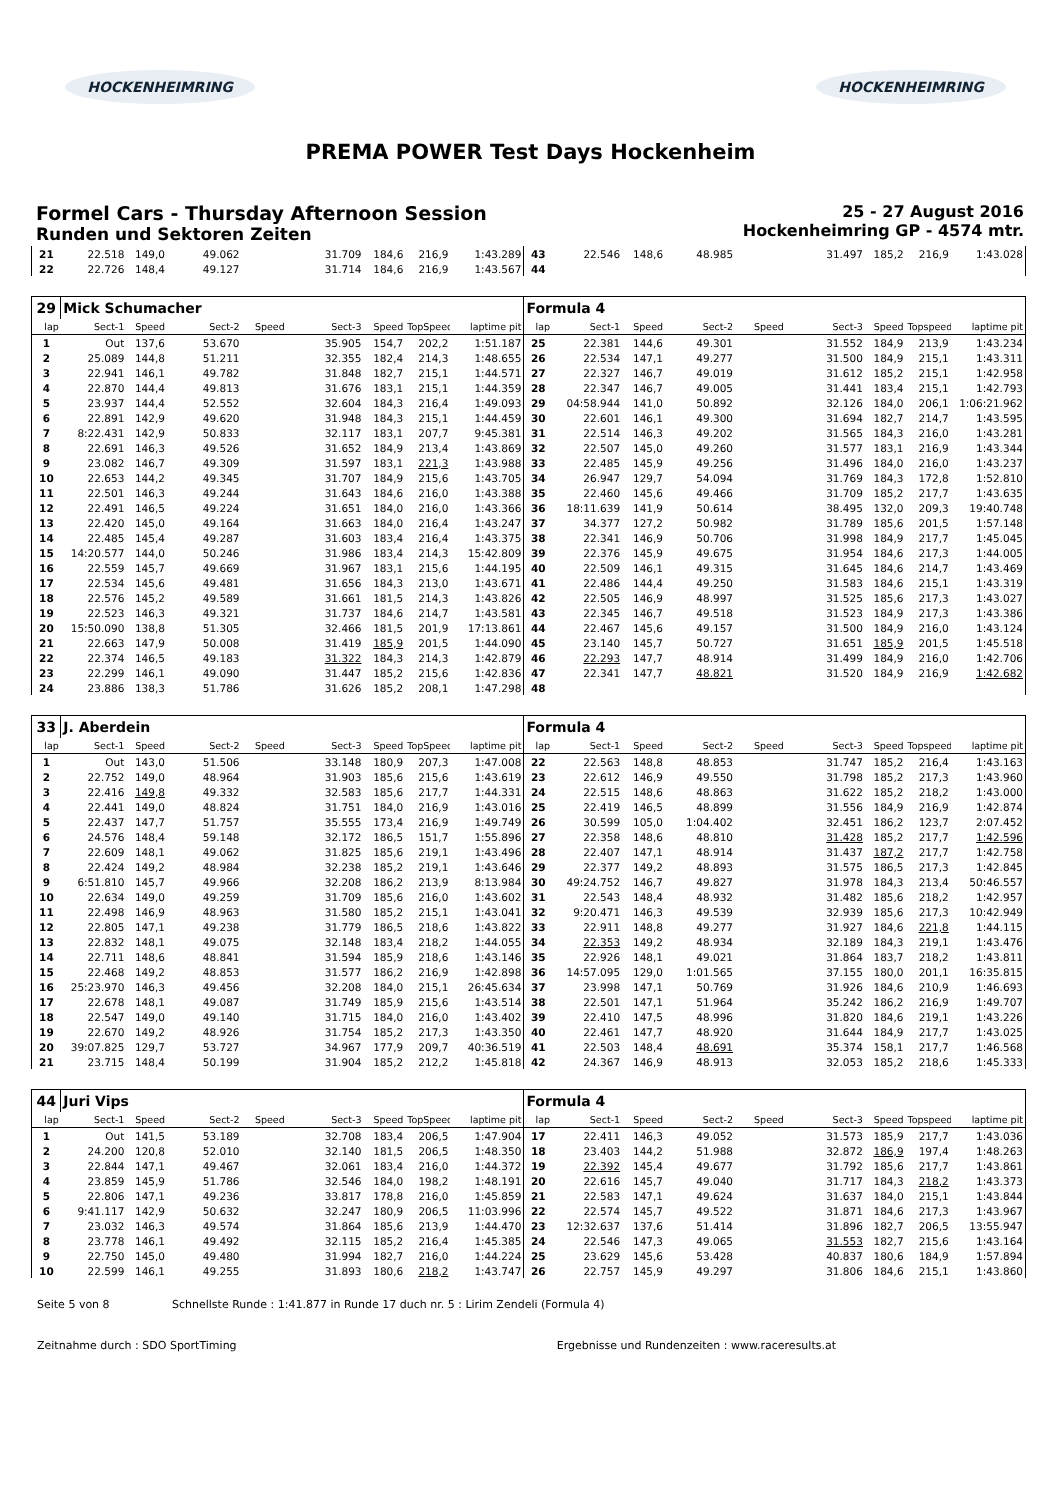HOCKENHEIMRING HOCKENHEIMRING
PREMA POWER Test Days Hockenheim
Formel Cars - Thursday Afternoon Session
Runden und Sektoren Zeiten
25 - 27 August 2016
Hockenheimring GP - 4574 mtr.
| 21 | 22.518 | 149,0 | 49.062 | | 31.709 | 184,6 | 216,9 | 1:43.289 | 43 | 22.546 | 148,6 | 48.985 | | 31.497 | 185,2 | 216,9 | 1:43.028 |
| 22 | 22.726 | 148,4 | 49.127 | | 31.714 | 184,6 | 216,9 | 1:43.567 | 44 | | | | | | | | |
| 29 | Mick Schumacher | | | | | | | | Formula 4 | | | | | | | | |
| lap | Sect-1 | Speed | Sect-2 | Speed | Sect-3 | Speed | TopSpeed | laptime pit | lap | Sect-1 | Speed | Sect-2 | Speed | Sect-3 | Speed | Topspeed | laptime pit |
| 1 | Out | 137,6 | 53.670 | | 35.905 | 154,7 | 202,2 | 1:51.187 | 25 | 22.381 | 144,6 | 49.301 | | 31.552 | 184,9 | 213,9 | 1:43.234 |
| 2 | 25.089 | 144,8 | 51.211 | | 32.355 | 182,4 | 214,3 | 1:48.655 | 26 | 22.534 | 147,1 | 49.277 | | 31.500 | 184,9 | 215,1 | 1:43.311 |
| 3 | 22.941 | 146,1 | 49.782 | | 31.848 | 182,7 | 215,1 | 1:44.571 | 27 | 22.327 | 146,7 | 49.019 | | 31.612 | 185,2 | 215,1 | 1:42.958 |
| 4 | 22.870 | 144,4 | 49.813 | | 31.676 | 183,1 | 215,1 | 1:44.359 | 28 | 22.347 | 146,7 | 49.005 | | 31.441 | 183,4 | 215,1 | 1:42.793 |
| 5 | 23.937 | 144,4 | 52.552 | | 32.604 | 184,3 | 216,4 | 1:49.093 | 29 | 04:58.944 | 141,0 | 50.892 | | 32.126 | 184,0 | 206,1 | 1:06:21.962 |
| 6 | 22.891 | 142,9 | 49.620 | | 31.948 | 184,3 | 215,1 | 1:44.459 | 30 | 22.601 | 146,1 | 49.300 | | 31.694 | 182,7 | 214,7 | 1:43.595 |
| 7 | 8:22.431 | 142,9 | 50.833 | | 32.117 | 183,1 | 207,7 | 9:45.381 | 31 | 22.514 | 146,3 | 49.202 | | 31.565 | 184,3 | 216,0 | 1:43.281 |
| 8 | 22.691 | 146,3 | 49.526 | | 31.652 | 184,9 | 213,4 | 1:43.869 | 32 | 22.507 | 145,0 | 49.260 | | 31.577 | 183,1 | 216,9 | 1:43.344 |
| 9 | 23.082 | 146,7 | 49.309 | | 31.597 | 183,1 | 221,3 | 1:43.988 | 33 | 22.485 | 145,9 | 49.256 | | 31.496 | 184,0 | 216,0 | 1:43.237 |
| 10 | 22.653 | 144,2 | 49.345 | | 31.707 | 184,9 | 215,6 | 1:43.705 | 34 | 26.947 | 129,7 | 54.094 | | 31.769 | 184,3 | 172,8 | 1:52.810 |
| 11 | 22.501 | 146,3 | 49.244 | | 31.643 | 184,6 | 216,0 | 1:43.388 | 35 | 22.460 | 145,6 | 49.466 | | 31.709 | 185,2 | 217,7 | 1:43.635 |
| 12 | 22.491 | 146,5 | 49.224 | | 31.651 | 184,0 | 216,0 | 1:43.366 | 36 | 18:11.639 | 141,9 | 50.614 | | 38.495 | 132,0 | 209,3 | 19:40.748 |
| 13 | 22.420 | 145,0 | 49.164 | | 31.663 | 184,0 | 216,4 | 1:43.247 | 37 | 34.377 | 127,2 | 50.982 | | 31.789 | 185,6 | 201,5 | 1:57.148 |
| 14 | 22.485 | 145,4 | 49.287 | | 31.603 | 183,4 | 216,4 | 1:43.375 | 38 | 22.341 | 146,9 | 50.706 | | 31.998 | 184,9 | 217,7 | 1:45.045 |
| 15 | 14:20.577 | 144,0 | 50.246 | | 31.986 | 183,4 | 214,3 | 15:42.809 | 39 | 22.376 | 145,9 | 49.675 | | 31.954 | 184,6 | 217,3 | 1:44.005 |
| 16 | 22.559 | 145,7 | 49.669 | | 31.967 | 183,1 | 215,6 | 1:44.195 | 40 | 22.509 | 146,1 | 49.315 | | 31.645 | 184,6 | 214,7 | 1:43.469 |
| 17 | 22.534 | 145,6 | 49.481 | | 31.656 | 184,3 | 213,0 | 1:43.671 | 41 | 22.486 | 144,4 | 49.250 | | 31.583 | 184,6 | 215,1 | 1:43.319 |
| 18 | 22.576 | 145,2 | 49.589 | | 31.661 | 181,5 | 214,3 | 1:43.826 | 42 | 22.505 | 146,9 | 48.997 | | 31.525 | 185,6 | 217,3 | 1:43.027 |
| 19 | 22.523 | 146,3 | 49.321 | | 31.737 | 184,6 | 214,7 | 1:43.581 | 43 | 22.345 | 146,7 | 49.518 | | 31.523 | 184,9 | 217,3 | 1:43.386 |
| 20 | 15:50.090 | 138,8 | 51.305 | | 32.466 | 181,5 | 201,9 | 17:13.861 | 44 | 22.467 | 145,6 | 49.157 | | 31.500 | 184,9 | 216,0 | 1:43.124 |
| 21 | 22.663 | 147,9 | 50.008 | | 31.419 | 185,9 | 201,5 | 1:44.090 | 45 | 23.140 | 145,7 | 50.727 | | 31.651 | 185,9 | 201,5 | 1:45.518 |
| 22 | 22.374 | 146,5 | 49.183 | | 31.322 | 184,3 | 214,3 | 1:42.879 | 46 | 22.293 | 147,7 | 48.914 | | 31.499 | 184,9 | 216,0 | 1:42.706 |
| 23 | 22.299 | 146,1 | 49.090 | | 31.447 | 185,2 | 215,6 | 1:42.836 | 47 | 22.341 | 147,7 | 48.821 | | 31.520 | 184,9 | 216,9 | 1:42.682 |
| 24 | 23.886 | 138,3 | 51.786 | | 31.626 | 185,2 | 208,1 | 1:47.298 | 48 | | | | | | | | |
| 33 | J. Aberdein | | | | | | | | Formula 4 | | | | | | | | |
| lap | Sect-1 | Speed | Sect-2 | Speed | Sect-3 | Speed | TopSpeed | laptime pit | lap | Sect-1 | Speed | Sect-2 | Speed | Sect-3 | Speed | Topspeed | laptime pit |
| 1 | Out | 143,0 | 51.506 | | 33.148 | 180,9 | 207,3 | 1:47.008 | 22 | 22.563 | 148,8 | 48.853 | | 31.747 | 185,2 | 216,4 | 1:43.163 |
| 2 | 22.752 | 149,0 | 48.964 | | 31.903 | 185,6 | 215,6 | 1:43.619 | 23 | 22.612 | 146,9 | 49.550 | | 31.798 | 185,2 | 217,3 | 1:43.960 |
| 3 | 22.416 | 149,8 | 49.332 | | 32.583 | 185,6 | 217,7 | 1:44.331 | 24 | 22.515 | 148,6 | 48.863 | | 31.622 | 185,2 | 218,2 | 1:43.000 |
| 4 | 22.441 | 149,0 | 48.824 | | 31.751 | 184,0 | 216,9 | 1:43.016 | 25 | 22.419 | 146,5 | 48.899 | | 31.556 | 184,9 | 216,9 | 1:42.874 |
| 5 | 22.437 | 147,7 | 51.757 | | 35.555 | 173,4 | 216,9 | 1:49.749 | 26 | 30.599 | 105,0 | 1:04.402 | | 32.451 | 186,2 | 123,7 | 2:07.452 |
| 6 | 24.576 | 148,4 | 59.148 | | 32.172 | 186,5 | 151,7 | 1:55.896 | 27 | 22.358 | 148,6 | 48.810 | | 31.428 | 185,2 | 217,7 | 1:42.596 |
| 7 | 22.609 | 148,1 | 49.062 | | 31.825 | 185,6 | 219,1 | 1:43.496 | 28 | 22.407 | 147,1 | 48.914 | | 31.437 | 187,2 | 217,7 | 1:42.758 |
| 8 | 22.424 | 149,2 | 48.984 | | 32.238 | 185,2 | 219,1 | 1:43.646 | 29 | 22.377 | 149,2 | 48.893 | | 31.575 | 186,5 | 217,3 | 1:42.845 |
| 9 | 6:51.810 | 145,7 | 49.966 | | 32.208 | 186,2 | 213,9 | 8:13.984 | 30 | 49:24.752 | 146,7 | 49.827 | | 31.978 | 184,3 | 213,4 | 50:46.557 |
| 10 | 22.634 | 149,0 | 49.259 | | 31.709 | 185,6 | 216,0 | 1:43.602 | 31 | 22.543 | 148,4 | 48.932 | | 31.482 | 185,6 | 218,2 | 1:42.957 |
| 11 | 22.498 | 146,9 | 48.963 | | 31.580 | 185,2 | 215,1 | 1:43.041 | 32 | 9:20.471 | 146,3 | 49.539 | | 32.939 | 185,6 | 217,3 | 10:42.949 |
| 12 | 22.805 | 147,1 | 49.238 | | 31.779 | 186,5 | 218,6 | 1:43.822 | 33 | 22.911 | 148,8 | 49.277 | | 31.927 | 184,6 | 221,8 | 1:44.115 |
| 13 | 22.832 | 148,1 | 49.075 | | 32.148 | 183,4 | 218,2 | 1:44.055 | 34 | 22.353 | 149,2 | 48.934 | | 32.189 | 184,3 | 219,1 | 1:43.476 |
| 14 | 22.711 | 148,6 | 48.841 | | 31.594 | 185,9 | 218,6 | 1:43.146 | 35 | 22.926 | 148,1 | 49.021 | | 31.864 | 183,7 | 218,2 | 1:43.811 |
| 15 | 22.468 | 149,2 | 48.853 | | 31.577 | 186,2 | 216,9 | 1:42.898 | 36 | 14:57.095 | 129,0 | 1:01.565 | | 37.155 | 180,0 | 201,1 | 16:35.815 |
| 16 | 25:23.970 | 146,3 | 49.456 | | 32.208 | 184,0 | 215,1 | 26:45.634 | 37 | 23.998 | 147,1 | 50.769 | | 31.926 | 184,6 | 210,9 | 1:46.693 |
| 17 | 22.678 | 148,1 | 49.087 | | 31.749 | 185,9 | 215,6 | 1:43.514 | 38 | 22.501 | 147,1 | 51.964 | | 35.242 | 186,2 | 216,9 | 1:49.707 |
| 18 | 22.547 | 149,0 | 49.140 | | 31.715 | 184,0 | 216,0 | 1:43.402 | 39 | 22.410 | 147,5 | 48.996 | | 31.820 | 184,6 | 219,1 | 1:43.226 |
| 19 | 22.670 | 149,2 | 48.926 | | 31.754 | 185,2 | 217,3 | 1:43.350 | 40 | 22.461 | 147,7 | 48.920 | | 31.644 | 184,9 | 217,7 | 1:43.025 |
| 20 | 39:07.825 | 129,7 | 53.727 | | 34.967 | 177,9 | 209,7 | 40:36.519 | 41 | 22.503 | 148,4 | 48.691 | | 35.374 | 158,1 | 217,7 | 1:46.568 |
| 21 | 23.715 | 148,4 | 50.199 | | 31.904 | 185,2 | 212,2 | 1:45.818 | 42 | 24.367 | 146,9 | 48.913 | | 32.053 | 185,2 | 218,6 | 1:45.333 |
| 44 | Juri Vips | | | | | | | | Formula 4 | | | | | | | | |
| lap | Sect-1 | Speed | Sect-2 | Speed | Sect-3 | Speed | TopSpeed | laptime pit | lap | Sect-1 | Speed | Sect-2 | Speed | Sect-3 | Speed | Topspeed | laptime pit |
| 1 | Out | 141,5 | 53.189 | | 32.708 | 183,4 | 206,5 | 1:47.904 | 17 | 22.411 | 146,3 | 49.052 | | 31.573 | 185,9 | 217,7 | 1:43.036 |
| 2 | 24.200 | 120,8 | 52.010 | | 32.140 | 181,5 | 206,5 | 1:48.350 | 18 | 23.403 | 144,2 | 51.988 | | 32.872 | 186,9 | 197,4 | 1:48.263 |
| 3 | 22.844 | 147,1 | 49.467 | | 32.061 | 183,4 | 216,0 | 1:44.372 | 19 | 22.392 | 145,4 | 49.677 | | 31.792 | 185,6 | 217,7 | 1:43.861 |
| 4 | 23.859 | 145,9 | 51.786 | | 32.546 | 184,0 | 198,2 | 1:48.191 | 20 | 22.616 | 145,7 | 49.040 | | 31.717 | 184,3 | 218,2 | 1:43.373 |
| 5 | 22.806 | 147,1 | 49.236 | | 33.817 | 178,8 | 216,0 | 1:45.859 | 21 | 22.583 | 147,1 | 49.624 | | 31.637 | 184,0 | 215,1 | 1:43.844 |
| 6 | 9:41.117 | 142,9 | 50.632 | | 32.247 | 180,9 | 206,5 | 11:03.996 | 22 | 22.574 | 145,7 | 49.522 | | 31.871 | 184,6 | 217,3 | 1:43.967 |
| 7 | 23.032 | 146,3 | 49.574 | | 31.864 | 185,6 | 213,9 | 1:44.470 | 23 | 12:32.637 | 137,6 | 51.414 | | 31.896 | 182,7 | 206,5 | 13:55.947 |
| 8 | 23.778 | 146,1 | 49.492 | | 32.115 | 185,2 | 216,4 | 1:45.385 | 24 | 22.546 | 147,3 | 49.065 | | 31.553 | 182,7 | 215,6 | 1:43.164 |
| 9 | 22.750 | 145,0 | 49.480 | | 31.994 | 182,7 | 216,0 | 1:44.224 | 25 | 23.629 | 145,6 | 53.428 | | 40.837 | 180,6 | 184,9 | 1:57.894 |
| 10 | 22.599 | 146,1 | 49.255 | | 31.893 | 180,6 | 218,2 | 1:43.747 | 26 | 22.757 | 145,9 | 49.297 | | 31.806 | 184,6 | 215,1 | 1:43.860 |
Seite 5 von 8 Schnellste Runde : 1:41.877 in Runde 17 duch nr. 5 : Lirim Zendeli (Formula 4)
Zeitnahme durch : SDO SportTiming Ergebnisse und Rundenzeiten : www.raceresults.at